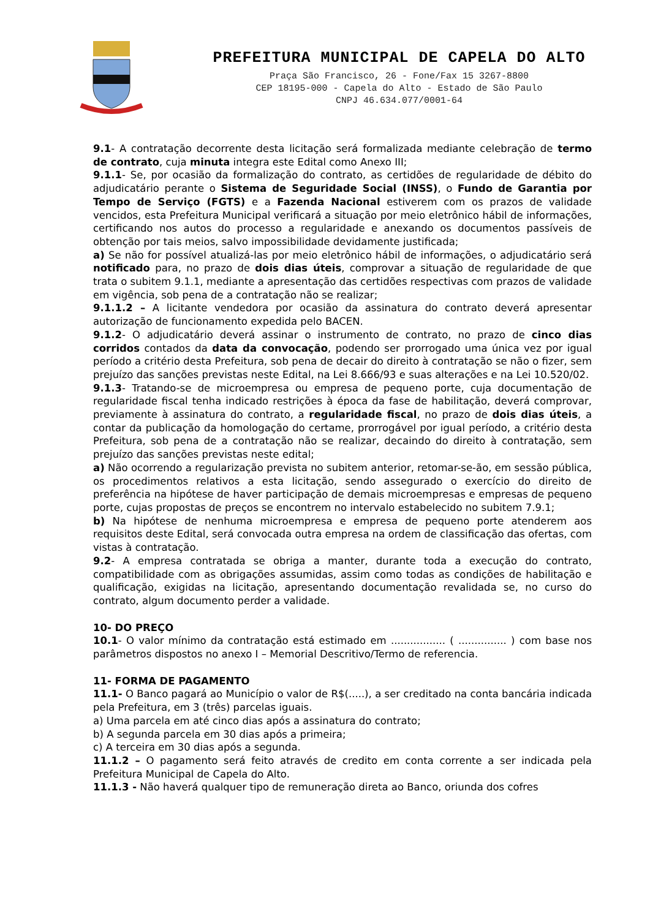PREFEITURA MUNICIPAL DE CAPELA DO ALTO
Praça São Francisco, 26 - Fone/Fax 15 3267-8800
CEP 18195-000 - Capela do Alto - Estado de São Paulo
CNPJ 46.634.077/0001-64
9.1- A contratação decorrente desta licitação será formalizada mediante celebração de termo de contrato, cuja minuta integra este Edital como Anexo III;
9.1.1- Se, por ocasião da formalização do contrato, as certidões de regularidade de débito do adjudicatário perante o Sistema de Seguridade Social (INSS), o Fundo de Garantia por Tempo de Serviço (FGTS) e a Fazenda Nacional estiverem com os prazos de validade vencidos, esta Prefeitura Municipal verificará a situação por meio eletrônico hábil de informações, certificando nos autos do processo a regularidade e anexando os documentos passíveis de obtenção por tais meios, salvo impossibilidade devidamente justificada;
a) Se não for possível atualizá-las por meio eletrônico hábil de informações, o adjudicatário será notificado para, no prazo de dois dias úteis, comprovar a situação de regularidade de que trata o subitem 9.1.1, mediante a apresentação das certidões respectivas com prazos de validade em vigência, sob pena de a contratação não se realizar;
9.1.1.2 – A licitante vendedora por ocasião da assinatura do contrato deverá apresentar autorização de funcionamento expedida pelo BACEN.
9.1.2- O adjudicatário deverá assinar o instrumento de contrato, no prazo de cinco dias corridos contados da data da convocação, podendo ser prorrogado uma única vez por igual período a critério desta Prefeitura, sob pena de decair do direito à contratação se não o fizer, sem prejuízo das sanções previstas neste Edital, na Lei 8.666/93 e suas alterações e na Lei 10.520/02.
9.1.3- Tratando-se de microempresa ou empresa de pequeno porte, cuja documentação de regularidade fiscal tenha indicado restrições à época da fase de habilitação, deverá comprovar, previamente à assinatura do contrato, a regularidade fiscal, no prazo de dois dias úteis, a contar da publicação da homologação do certame, prorrogável por igual período, a critério desta Prefeitura, sob pena de a contratação não se realizar, decaindo do direito à contratação, sem prejuízo das sanções previstas neste edital;
a) Não ocorrendo a regularização prevista no subitem anterior, retomar-se-ão, em sessão pública, os procedimentos relativos a esta licitação, sendo assegurado o exercício do direito de preferência na hipótese de haver participação de demais microempresas e empresas de pequeno porte, cujas propostas de preços se encontrem no intervalo estabelecido no subitem 7.9.1;
b) Na hipótese de nenhuma microempresa e empresa de pequeno porte atenderem aos requisitos deste Edital, será convocada outra empresa na ordem de classificação das ofertas, com vistas à contratação.
9.2- A empresa contratada se obriga a manter, durante toda a execução do contrato, compatibilidade com as obrigações assumidas, assim como todas as condições de habilitação e qualificação, exigidas na licitação, apresentando documentação revalidada se, no curso do contrato, algum documento perder a validade.
10- DO PREÇO
10.1- O valor mínimo da contratação está estimado em ................. ( ............... ) com base nos parâmetros dispostos no anexo I – Memorial Descritivo/Termo de referencia.
11- FORMA DE PAGAMENTO
11.1- O Banco pagará ao Município o valor de R$(.....), a ser creditado na conta bancária indicada pela Prefeitura, em 3 (três) parcelas iguais.
a) Uma parcela em até cinco dias após a assinatura do contrato;
b) A segunda parcela em 30 dias após a primeira;
c) A terceira em 30 dias após a segunda.
11.1.2 – O pagamento será feito através de credito em conta corrente a ser indicada pela Prefeitura Municipal de Capela do Alto.
11.1.3 - Não haverá qualquer tipo de remuneração direta ao Banco, oriunda dos cofres